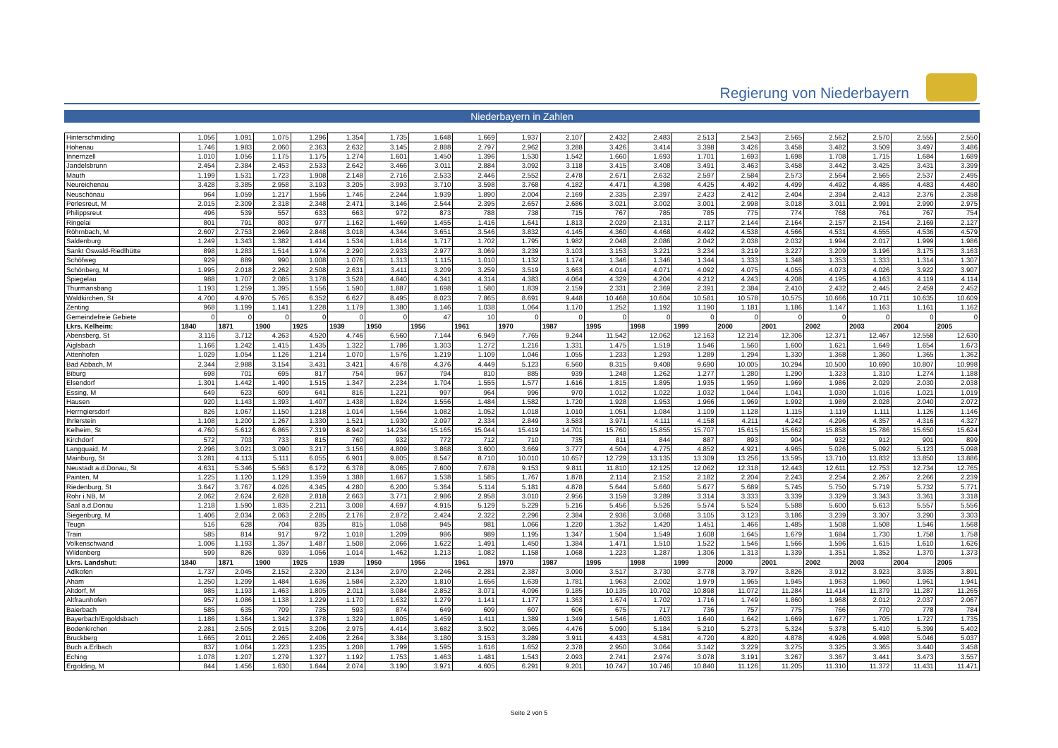Regierung von Niederbayern
Niederbayern in Zahlen
| Hinterschmiding | 1.056 | 1.091 | 1.075 | 1.296 | 1.354 | 1.735 | 1.648 | 1.669 | 1.937 | 2.107 | 2.432 | 2.483 | 2.513 | 2.543 | 2.565 | 2.562 | 2.570 | 2.555 | 2.550 |
| Hohenau | 1.746 | 1.983 | 2.060 | 2.363 | 2.632 | 3.145 | 2.888 | 2.797 | 2.962 | 3.288 | 3.426 | 3.414 | 3.398 | 3.426 | 3.458 | 3.482 | 3.509 | 3.497 | 3.486 |
| Innernzell | 1.010 | 1.056 | 1.175 | 1.175 | 1.274 | 1.601 | 1.450 | 1.396 | 1.530 | 1.542 | 1.660 | 1.693 | 1.701 | 1.693 | 1.698 | 1.708 | 1.715 | 1.684 | 1.689 |
| Jandelsbrunn | 2.454 | 2.384 | 2.453 | 2.533 | 2.642 | 3.466 | 3.011 | 2.884 | 3.092 | 3.118 | 3.415 | 3.408 | 3.491 | 3.463 | 3.458 | 3.442 | 3.425 | 3.431 | 3.399 |
| Mauth | 1.199 | 1.531 | 1.723 | 1.908 | 2.148 | 2.716 | 2.533 | 2.446 | 2.552 | 2.478 | 2.671 | 2.632 | 2.597 | 2.584 | 2.573 | 2.564 | 2.565 | 2.537 | 2.495 |
| Neureichenau | 3.428 | 3.385 | 2.958 | 3.193 | 3.205 | 3.993 | 3.710 | 3.598 | 3.768 | 4.182 | 4.471 | 4.398 | 4.425 | 4.492 | 4.499 | 4.492 | 4.486 | 4.483 | 4.480 |
| Neuschönau | 964 | 1.059 | 1.217 | 1.556 | 1.746 | 2.244 | 1.939 | 1.890 | 2.004 | 2.169 | 2.335 | 2.397 | 2.423 | 2.412 | 2.404 | 2.394 | 2.413 | 2.376 | 2.358 |
| Perlesreut, M | 2.015 | 2.309 | 2.318 | 2.348 | 2.471 | 3.146 | 2.544 | 2.395 | 2.657 | 2.686 | 3.021 | 3.002 | 3.001 | 2.998 | 3.018 | 3.011 | 2.991 | 2.990 | 2.975 |
| Philippsreut | 496 | 539 | 557 | 633 | 663 | 972 | 873 | 788 | 738 | 715 | 767 | 785 | 785 | 775 | 774 | 768 | 761 | 767 | 754 |
| Ringelai | 801 | 791 | 803 | 977 | 1.162 | 1.469 | 1.455 | 1.416 | 1.641 | 1.813 | 2.029 | 2.131 | 2.117 | 2.144 | 2.164 | 2.157 | 2.154 | 2.169 | 2.127 |
| Röhrnbach, M | 2.607 | 2.753 | 2.969 | 2.848 | 3.018 | 4.344 | 3.651 | 3.546 | 3.832 | 4.145 | 4.360 | 4.468 | 4.492 | 4.538 | 4.566 | 4.531 | 4.555 | 4.536 | 4.579 |
| Saldenburg | 1.249 | 1.343 | 1.382 | 1.414 | 1.534 | 1.814 | 1.717 | 1.702 | 1.795 | 1.982 | 2.048 | 2.086 | 2.042 | 2.038 | 2.032 | 1.994 | 2.017 | 1.999 | 1.986 |
| Sankt Oswald-Riedlhütte | 898 | 1.283 | 1.514 | 1.974 | 2.290 | 2.933 | 2.977 | 3.069 | 3.239 | 3.103 | 3.153 | 3.221 | 3.234 | 3.219 | 3.227 | 3.209 | 3.196 | 3.175 | 3.163 |
| Schöfweg | 929 | 889 | 990 | 1.008 | 1.076 | 1.313 | 1.115 | 1.010 | 1.132 | 1.174 | 1.346 | 1.346 | 1.344 | 1.333 | 1.348 | 1.353 | 1.333 | 1.314 | 1.307 |
| Schönberg, M | 1.995 | 2.018 | 2.262 | 2.508 | 2.631 | 3.411 | 3.209 | 3.259 | 3.519 | 3.663 | 4.014 | 4.071 | 4.092 | 4.075 | 4.055 | 4.073 | 4.026 | 3.922 | 3.907 |
| Spiegelau | 988 | 1.707 | 2.085 | 3.178 | 3.528 | 4.840 | 4.341 | 4.314 | 4.383 | 4.064 | 4.329 | 4.204 | 4.212 | 4.243 | 4.208 | 4.195 | 4.163 | 4.119 | 4.114 |
| Thurmansbang | 1.193 | 1.259 | 1.395 | 1.556 | 1.590 | 1.887 | 1.698 | 1.580 | 1.839 | 2.159 | 2.331 | 2.369 | 2.391 | 2.384 | 2.410 | 2.432 | 2.445 | 2.459 | 2.452 |
| Waldkirchen, St | 4.700 | 4.970 | 5.765 | 6.352 | 6.627 | 8.495 | 8.023 | 7.865 | 8.691 | 9.448 | 10.468 | 10.604 | 10.581 | 10.578 | 10.575 | 10.666 | 10.711 | 10.635 | 10.609 |
| Zenting | 968 | 1.199 | 1.141 | 1.228 | 1.179 | 1.380 | 1.146 | 1.038 | 1.064 | 1.170 | 1.252 | 1.192 | 1.190 | 1.181 | 1.186 | 1.147 | 1.163 | 1.161 | 1.162 |
| Gemeindefreie Gebiete | 0 | 0 | 0 | 0 | 0 | 0 | 47 | 10 | 0 | 0 | 0 | 0 | 0 | 0 | 0 | 0 | 0 | 0 | 0 |
| Lkrs. Kelheim: | 1840 | 1871 | 1900 | 1925 | 1939 | 1950 | 1956 | 1961 | 1970 | 1987 | 1995 | 1998 | 1999 | 2000 | 2001 | 2002 | 2003 | 2004 | 2005 |
| Abensberg, St | 3.116 | 3.712 | 4.263 | 4.520 | 4.746 | 6.560 | 7.144 | 6.949 | 7.765 | 9.244 | 11.542 | 12.062 | 12.163 | 12.214 | 12.306 | 12.371 | 12.467 | 12.558 | 12.630 |
| Aiglsbach | 1.166 | 1.242 | 1.415 | 1.435 | 1.322 | 1.786 | 1.303 | 1.272 | 1.216 | 1.331 | 1.475 | 1.519 | 1.546 | 1.560 | 1.600 | 1.621 | 1.649 | 1.654 | 1.673 |
| Attenhofen | 1.029 | 1.054 | 1.126 | 1.214 | 1.070 | 1.576 | 1.219 | 1.109 | 1.046 | 1.055 | 1.233 | 1.293 | 1.289 | 1.294 | 1.330 | 1.368 | 1.360 | 1.365 | 1.362 |
| Bad Abbach, M | 2.344 | 2.988 | 3.154 | 3.431 | 3.421 | 4.678 | 4.376 | 4.449 | 5.123 | 6.560 | 8.315 | 9.408 | 9.690 | 10.005 | 10.294 | 10.500 | 10.690 | 10.807 | 10.998 |
| Biburg | 698 | 701 | 695 | 817 | 754 | 967 | 794 | 810 | 885 | 939 | 1.248 | 1.262 | 1.277 | 1.280 | 1.290 | 1.323 | 1.310 | 1.274 | 1.188 |
| Elsendorf | 1.301 | 1.442 | 1.490 | 1.515 | 1.347 | 2.234 | 1.704 | 1.555 | 1.577 | 1.616 | 1.815 | 1.895 | 1.935 | 1.959 | 1.969 | 1.986 | 2.029 | 2.030 | 2.038 |
| Essing, M | 649 | 623 | 609 | 641 | 816 | 1.221 | 997 | 964 | 996 | 970 | 1.012 | 1.022 | 1.032 | 1.044 | 1.041 | 1.030 | 1.016 | 1.021 | 1.019 |
| Hausen | 920 | 1.143 | 1.393 | 1.407 | 1.438 | 1.824 | 1.556 | 1.484 | 1.582 | 1.720 | 1.928 | 1.953 | 1.966 | 1.969 | 1.992 | 1.989 | 2.028 | 2.040 | 2.072 |
| Herrngiersdorf | 826 | 1.067 | 1.150 | 1.218 | 1.014 | 1.564 | 1.082 | 1.052 | 1.018 | 1.010 | 1.051 | 1.084 | 1.109 | 1.128 | 1.115 | 1.119 | 1.111 | 1.126 | 1.146 |
| Ihrlerstein | 1.108 | 1.200 | 1.267 | 1.330 | 1.521 | 1.930 | 2.097 | 2.334 | 2.849 | 3.583 | 3.971 | 4.111 | 4.158 | 4.211 | 4.242 | 4.296 | 4.357 | 4.316 | 4.327 |
| Kelheim, St | 4.760 | 5.612 | 6.865 | 7.319 | 8.942 | 14.234 | 15.165 | 15.044 | 15.419 | 14.701 | 15.760 | 15.855 | 15.707 | 15.615 | 15.662 | 15.858 | 15.786 | 15.650 | 15.624 |
| Kirchdorf | 572 | 703 | 733 | 815 | 760 | 932 | 772 | 712 | 710 | 735 | 811 | 844 | 887 | 893 | 904 | 932 | 912 | 901 | 899 |
| Langquaid, M | 2.296 | 3.021 | 3.090 | 3.217 | 3.156 | 4.809 | 3.868 | 3.600 | 3.669 | 3.777 | 4.504 | 4.775 | 4.852 | 4.921 | 4.965 | 5.026 | 5.092 | 5.123 | 5.098 |
| Mainburg, St | 3.281 | 4.113 | 5.111 | 6.055 | 6.901 | 9.805 | 8.547 | 8.710 | 10.010 | 10.657 | 12.729 | 13.135 | 13.309 | 13.256 | 13.595 | 13.710 | 13.832 | 13.850 | 13.886 |
| Neustadt a.d.Donau, St | 4.631 | 5.346 | 5.563 | 6.172 | 6.378 | 8.065 | 7.600 | 7.678 | 9.153 | 9.811 | 11.810 | 12.125 | 12.062 | 12.318 | 12.443 | 12.611 | 12.753 | 12.734 | 12.765 |
| Painten, M | 1.225 | 1.120 | 1.129 | 1.359 | 1.388 | 1.667 | 1.538 | 1.585 | 1.767 | 1.878 | 2.114 | 2.152 | 2.182 | 2.204 | 2.243 | 2.254 | 2.267 | 2.266 | 2.239 |
| Riedenburg, St | 3.647 | 3.767 | 4.026 | 4.345 | 4.280 | 6.200 | 5.364 | 5.114 | 5.181 | 4.878 | 5.644 | 5.660 | 5.677 | 5.689 | 5.745 | 5.750 | 5.719 | 5.732 | 5.771 |
| Rohr i.NB, M | 2.062 | 2.624 | 2.628 | 2.818 | 2.663 | 3.771 | 2.986 | 2.958 | 3.010 | 2.956 | 3.159 | 3.289 | 3.314 | 3.333 | 3.339 | 3.329 | 3.343 | 3.361 | 3.318 |
| Saal a.d.Donau | 1.218 | 1.590 | 1.835 | 2.211 | 3.008 | 4.697 | 4.915 | 5.129 | 5.229 | 5.216 | 5.456 | 5.526 | 5.574 | 5.524 | 5.588 | 5.600 | 5.613 | 5.557 | 5.556 |
| Siegenburg, M | 1.406 | 2.034 | 2.063 | 2.285 | 2.176 | 2.872 | 2.424 | 2.322 | 2.296 | 2.384 | 2.936 | 3.068 | 3.105 | 3.123 | 3.186 | 3.239 | 3.307 | 3.290 | 3.303 |
| Teugn | 516 | 628 | 704 | 835 | 815 | 1.058 | 945 | 981 | 1.066 | 1.220 | 1.352 | 1.420 | 1.451 | 1.466 | 1.485 | 1.508 | 1.508 | 1.546 | 1.568 |
| Train | 585 | 814 | 917 | 972 | 1.018 | 1.209 | 986 | 989 | 1.195 | 1.347 | 1.504 | 1.549 | 1.608 | 1.645 | 1.679 | 1.684 | 1.730 | 1.758 | 1.758 |
| Volkenschwand | 1.006 | 1.193 | 1.357 | 1.487 | 1.508 | 2.066 | 1.622 | 1.491 | 1.450 | 1.384 | 1.471 | 1.510 | 1.522 | 1.546 | 1.566 | 1.596 | 1.615 | 1.610 | 1.626 |
| Wildenberg | 599 | 826 | 939 | 1.056 | 1.014 | 1.462 | 1.213 | 1.082 | 1.158 | 1.068 | 1.223 | 1.287 | 1.306 | 1.313 | 1.339 | 1.351 | 1.352 | 1.370 | 1.373 |
| Lkrs. Landshut: | 1840 | 1871 | 1900 | 1925 | 1939 | 1950 | 1956 | 1961 | 1970 | 1987 | 1995 | 1998 | 1999 | 2000 | 2001 | 2002 | 2003 | 2004 | 2005 |
| Adlkofen | 1.737 | 2.045 | 2.152 | 2.320 | 2.134 | 2.970 | 2.246 | 2.281 | 2.387 | 3.090 | 3.517 | 3.730 | 3.778 | 3.797 | 3.826 | 3.912 | 3.923 | 3.935 | 3.891 |
| Aham | 1.250 | 1.299 | 1.484 | 1.636 | 1.584 | 2.320 | 1.810 | 1.656 | 1.639 | 1.781 | 1.963 | 2.002 | 1.979 | 1.965 | 1.945 | 1.963 | 1.960 | 1.961 | 1.941 |
| Altdorf, M | 985 | 1.193 | 1.463 | 1.805 | 2.011 | 3.084 | 2.852 | 3.071 | 4.096 | 9.185 | 10.135 | 10.702 | 10.898 | 11.072 | 11.284 | 11.414 | 11.379 | 11.287 | 11.265 |
| Altfraunhofen | 957 | 1.086 | 1.138 | 1.229 | 1.170 | 1.632 | 1.279 | 1.141 | 1.177 | 1.363 | 1.674 | 1.702 | 1.716 | 1.749 | 1.860 | 1.968 | 2.012 | 2.037 | 2.067 |
| Baierbach | 585 | 635 | 709 | 735 | 593 | 874 | 649 | 609 | 607 | 606 | 675 | 717 | 736 | 757 | 775 | 766 | 770 | 778 | 784 |
| Bayerbach/Ergoldsbach | 1.186 | 1.364 | 1.342 | 1.378 | 1.329 | 1.805 | 1.459 | 1.411 | 1.389 | 1.349 | 1.546 | 1.603 | 1.640 | 1.642 | 1.669 | 1.677 | 1.705 | 1.727 | 1.735 |
| Bodenkirchen | 2.281 | 2.505 | 2.915 | 3.206 | 2.975 | 4.414 | 3.682 | 3.502 | 3.965 | 4.476 | 5.090 | 5.184 | 5.210 | 5.273 | 5.324 | 5.378 | 5.410 | 5.399 | 5.402 |
| Bruckberg | 1.665 | 2.011 | 2.265 | 2.406 | 2.264 | 3.384 | 3.180 | 3.153 | 3.289 | 3.911 | 4.433 | 4.581 | 4.720 | 4.820 | 4.878 | 4.926 | 4.998 | 5.046 | 5.037 |
| Buch a.Erlbach | 837 | 1.064 | 1.223 | 1.235 | 1.208 | 1.799 | 1.595 | 1.616 | 1.652 | 2.378 | 2.950 | 3.064 | 3.142 | 3.229 | 3.275 | 3.325 | 3.365 | 3.440 | 3.458 |
| Eching | 1.078 | 1.207 | 1.279 | 1.327 | 1.192 | 1.753 | 1.463 | 1.481 | 1.543 | 2.093 | 2.741 | 2.974 | 3.078 | 3.191 | 3.267 | 3.367 | 3.441 | 3.473 | 3.557 |
| Ergolding, M | 844 | 1.456 | 1.630 | 1.644 | 2.074 | 3.190 | 3.971 | 4.605 | 6.291 | 9.201 | 10.747 | 10.746 | 10.840 | 11.126 | 11.205 | 11.310 | 11.372 | 11.431 | 11.471 |
Seite 2 von 5